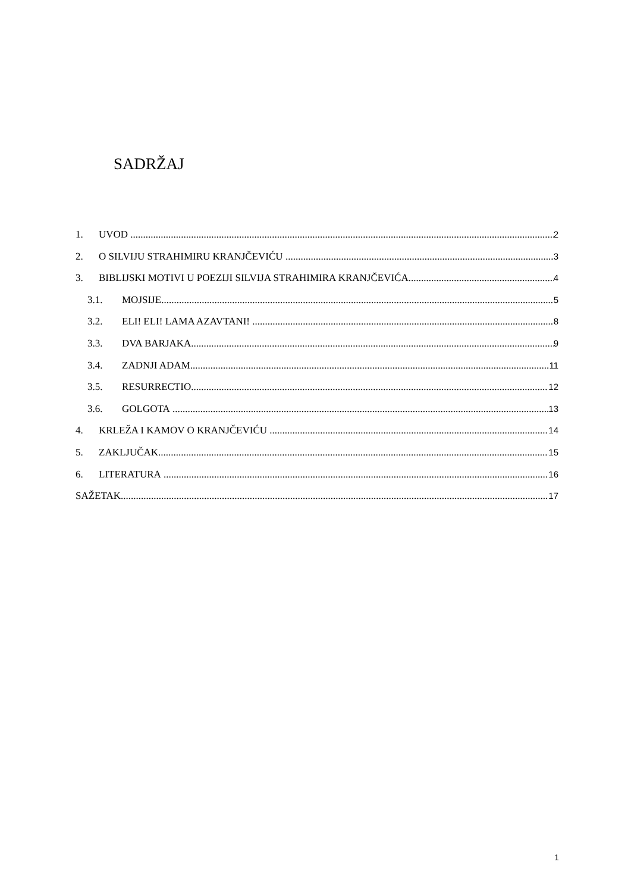SADRŽAJ
1. UVOD 2
2. O SILVIJU STRAHIMIRU KRANJČEVIĆU 3
3. BIBLIJSKI MOTIVI U POEZIJI SILVIJA STRAHIMIRA KRANJČEVIĆA 4
3.1. MOJSIJE 5
3.2. ELI! ELI! LAMA AZAVTANI! 8
3.3. DVA BARJAKA 9
3.4. ZADNJI ADAM 11
3.5. RESURRECTIO 12
3.6. GOLGOTA 13
4. KRLEŽA I KAMOV O KRANJČEVIĆU 14
5. ZAKLJUČAK 15
6. LITERATURA 16
SAŽETAK 17
1